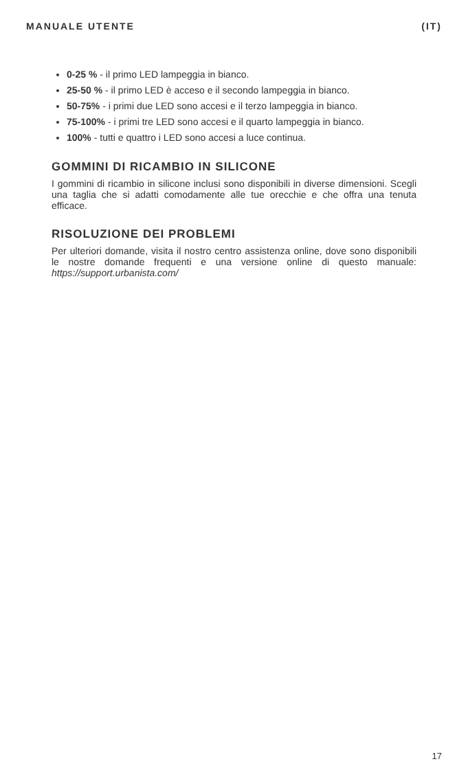MANUALE UTENTE (IT)
0-25 % - il primo LED lampeggia in bianco.
25-50 % - il primo LED è acceso e il secondo lampeggia in bianco.
50-75% - i primi due LED sono accesi e il terzo lampeggia in bianco.
75-100% - i primi tre LED sono accesi e il quarto lampeggia in bianco.
100% - tutti e quattro i LED sono accesi a luce continua.
GOMMINI DI RICAMBIO IN SILICONE
I gommini di ricambio in silicone inclusi sono disponibili in diverse dimensioni. Scegli una taglia che si adatti comodamente alle tue orecchie e che offra una tenuta efficace.
RISOLUZIONE DEI PROBLEMI
Per ulteriori domande, visita il nostro centro assistenza online, dove sono disponibili le nostre domande frequenti e una versione online di questo manuale: https://support.urbanista.com/
17